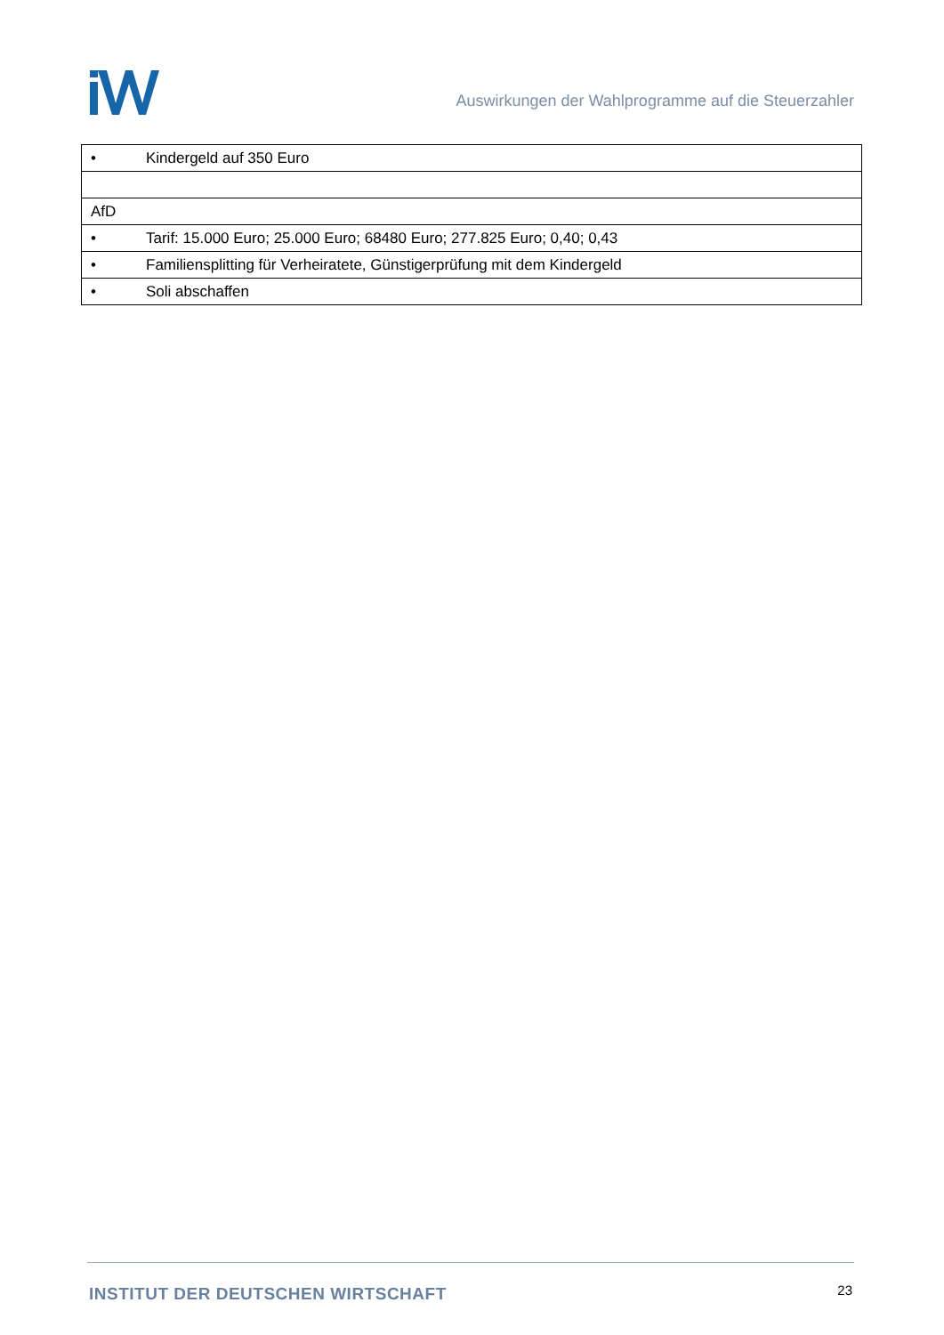Auswirkungen der Wahlprogramme auf die Steuerzahler
| • Kindergeld auf 350 Euro |
| AfD |
| • Tarif: 15.000 Euro; 25.000 Euro; 68480 Euro; 277.825 Euro; 0,40; 0,43 |
| • Familiensplitting für Verheiratete, Günstigerprüfung mit dem Kindergeld |
| • Soli abschaffen |
INSTITUT DER DEUTSCHEN WIRTSCHAFT
23